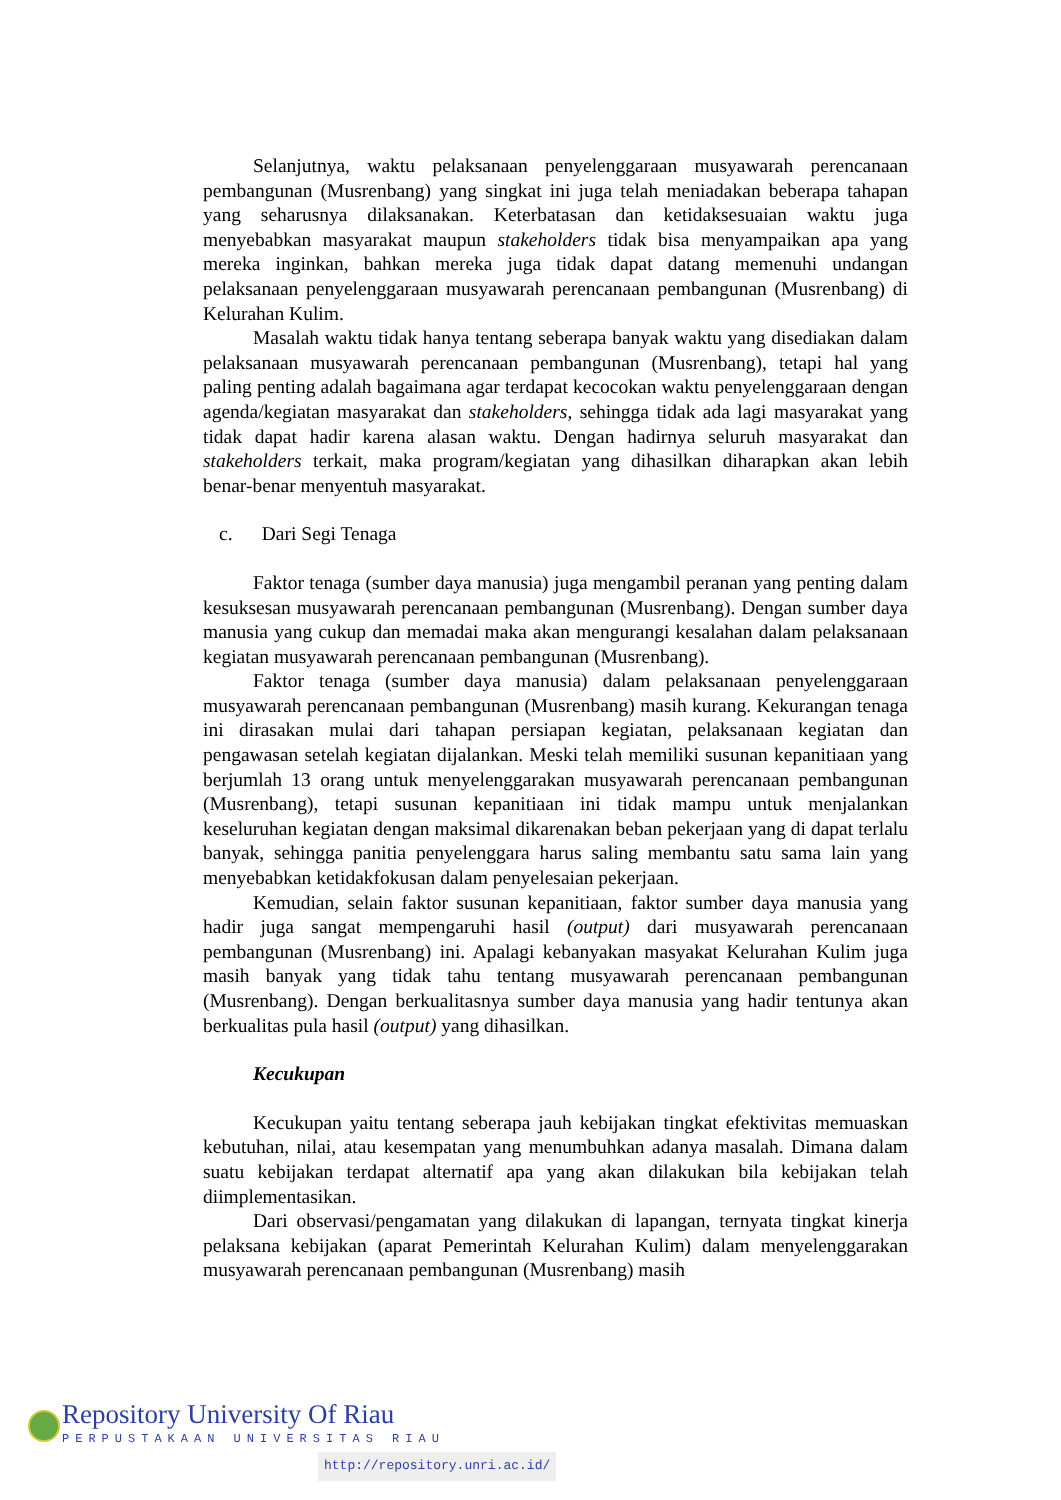Selanjutnya, waktu pelaksanaan penyelenggaraan musyawarah perencanaan pembangunan (Musrenbang) yang singkat ini juga telah meniadakan beberapa tahapan yang seharusnya dilaksanakan. Keterbatasan dan ketidaksesuaian waktu juga menyebabkan masyarakat maupun stakeholders tidak bisa menyampaikan apa yang mereka inginkan, bahkan mereka juga tidak dapat datang memenuhi undangan pelaksanaan penyelenggaraan musyawarah perencanaan pembangunan (Musrenbang) di Kelurahan Kulim.
Masalah waktu tidak hanya tentang seberapa banyak waktu yang disediakan dalam pelaksanaan musyawarah perencanaan pembangunan (Musrenbang), tetapi hal yang paling penting adalah bagaimana agar terdapat kecocokan waktu penyelenggaraan dengan agenda/kegiatan masyarakat dan stakeholders, sehingga tidak ada lagi masyarakat yang tidak dapat hadir karena alasan waktu. Dengan hadirnya seluruh masyarakat dan stakeholders terkait, maka program/kegiatan yang dihasilkan diharapkan akan lebih benar-benar menyentuh masyarakat.
c. Dari Segi Tenaga
Faktor tenaga (sumber daya manusia) juga mengambil peranan yang penting dalam kesuksesan musyawarah perencanaan pembangunan (Musrenbang). Dengan sumber daya manusia yang cukup dan memadai maka akan mengurangi kesalahan dalam pelaksanaan kegiatan musyawarah perencanaan pembangunan (Musrenbang).
Faktor tenaga (sumber daya manusia) dalam pelaksanaan penyelenggaraan musyawarah perencanaan pembangunan (Musrenbang) masih kurang. Kekurangan tenaga ini dirasakan mulai dari tahapan persiapan kegiatan, pelaksanaan kegiatan dan pengawasan setelah kegiatan dijalankan. Meski telah memiliki susunan kepanitiaan yang berjumlah 13 orang untuk menyelenggarakan musyawarah perencanaan pembangunan (Musrenbang), tetapi susunan kepanitiaan ini tidak mampu untuk menjalankan keseluruhan kegiatan dengan maksimal dikarenakan beban pekerjaan yang di dapat terlalu banyak, sehingga panitia penyelenggara harus saling membantu satu sama lain yang menyebabkan ketidakfokusan dalam penyelesaian pekerjaan.
Kemudian, selain faktor susunan kepanitiaan, faktor sumber daya manusia yang hadir juga sangat mempengaruhi hasil (output) dari musyawarah perencanaan pembangunan (Musrenbang) ini. Apalagi kebanyakan masyakat Kelurahan Kulim juga masih banyak yang tidak tahu tentang musyawarah perencanaan pembangunan (Musrenbang). Dengan berkualitasnya sumber daya manusia yang hadir tentunya akan berkualitas pula hasil (output) yang dihasilkan.
Kecukupan
Kecukupan yaitu tentang seberapa jauh kebijakan tingkat efektivitas memuaskan kebutuhan, nilai, atau kesempatan yang menumbuhkan adanya masalah. Dimana dalam suatu kebijakan terdapat alternatif apa yang akan dilakukan bila kebijakan telah diimplementasikan.
Dari observasi/pengamatan yang dilakukan di lapangan, ternyata tingkat kinerja pelaksana kebijakan (aparat Pemerintah Kelurahan Kulim) dalam menyelenggarakan musyawarah perencanaan pembangunan (Musrenbang) masih
Repository University Of Riau
PERPUSTAKAAN UNIVERSITAS RIAU
http://repository.unri.ac.id/